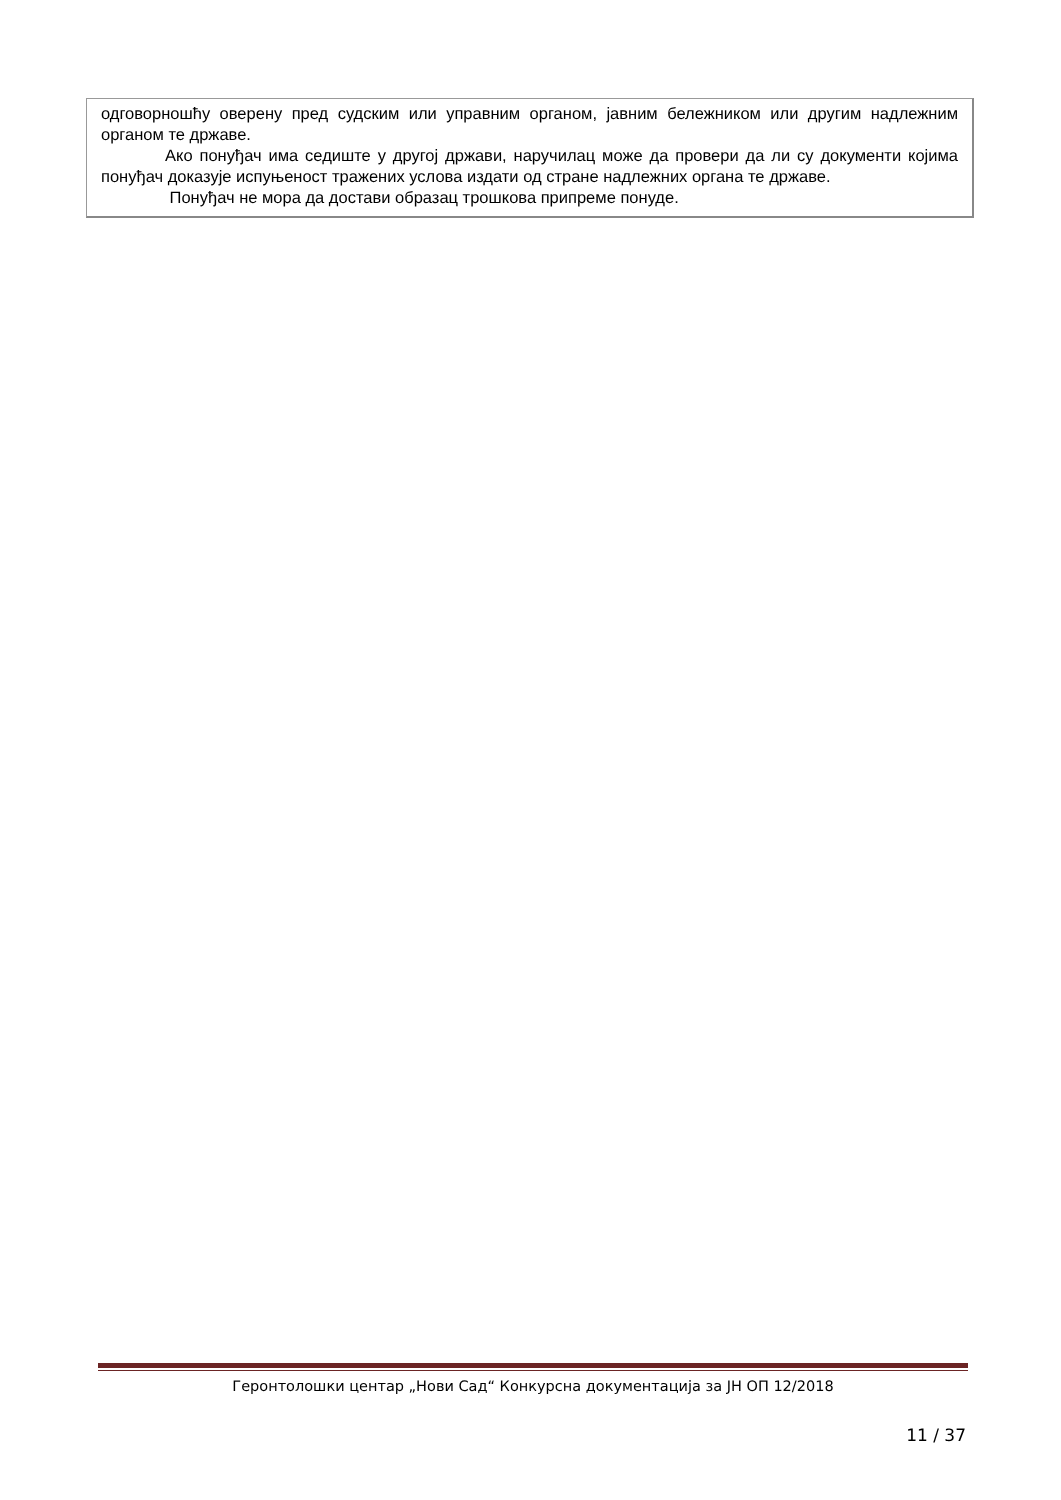одговорношћу оверену пред судским или управним органом, јавним бележником или другим надлежним органом те државе.
Ако понуђач има седиште у другој држави, наручилац може да провери да ли су документи којима понуђач доказује испуњеност тражених услова издати од стране надлежних органа те државе.
Понуђач не мора да достави образац трошкова припреме понуде.
Геронтолошки центар „Нови Сад“ Конкурсна документација за ЈН ОП 12/2018
11 / 37